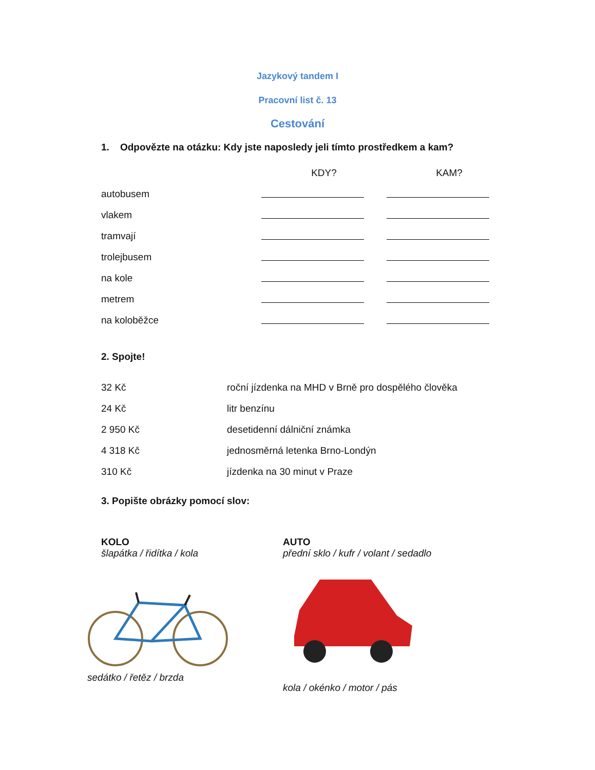Jazykový tandem I
Pracovní list č. 13
Cestování
1. Odpovězte na otázku: Kdy jste naposledy jeli tímto prostředkem a kam?
| | KDY? | KAM? |
| autobusem | | |
| vlakem | | |
| tramvají | | |
| trolejbusem | | |
| na kole | | |
| metrem | | |
| na koloběžce | | |
2. Spojte!
| 32 Kč | roční jízdenka na MHD v Brně pro dospělého člověka |
| 24 Kč | litr benzínu |
| 2 950 Kč | desetidenní dálniční známka |
| 4 318 Kč | jednosměrná letenka Brno-Londýn |
| 310 Kč | jízdenka na 30 minut v Praze |
3. Popište obrázky pomocí slov:
KOLO
šlapátka / řidítka / kola
sedátko / řetěz / brzda
AUTO
přední sklo / kufr / volant / sedadlo
kola / okénko / motor / pás